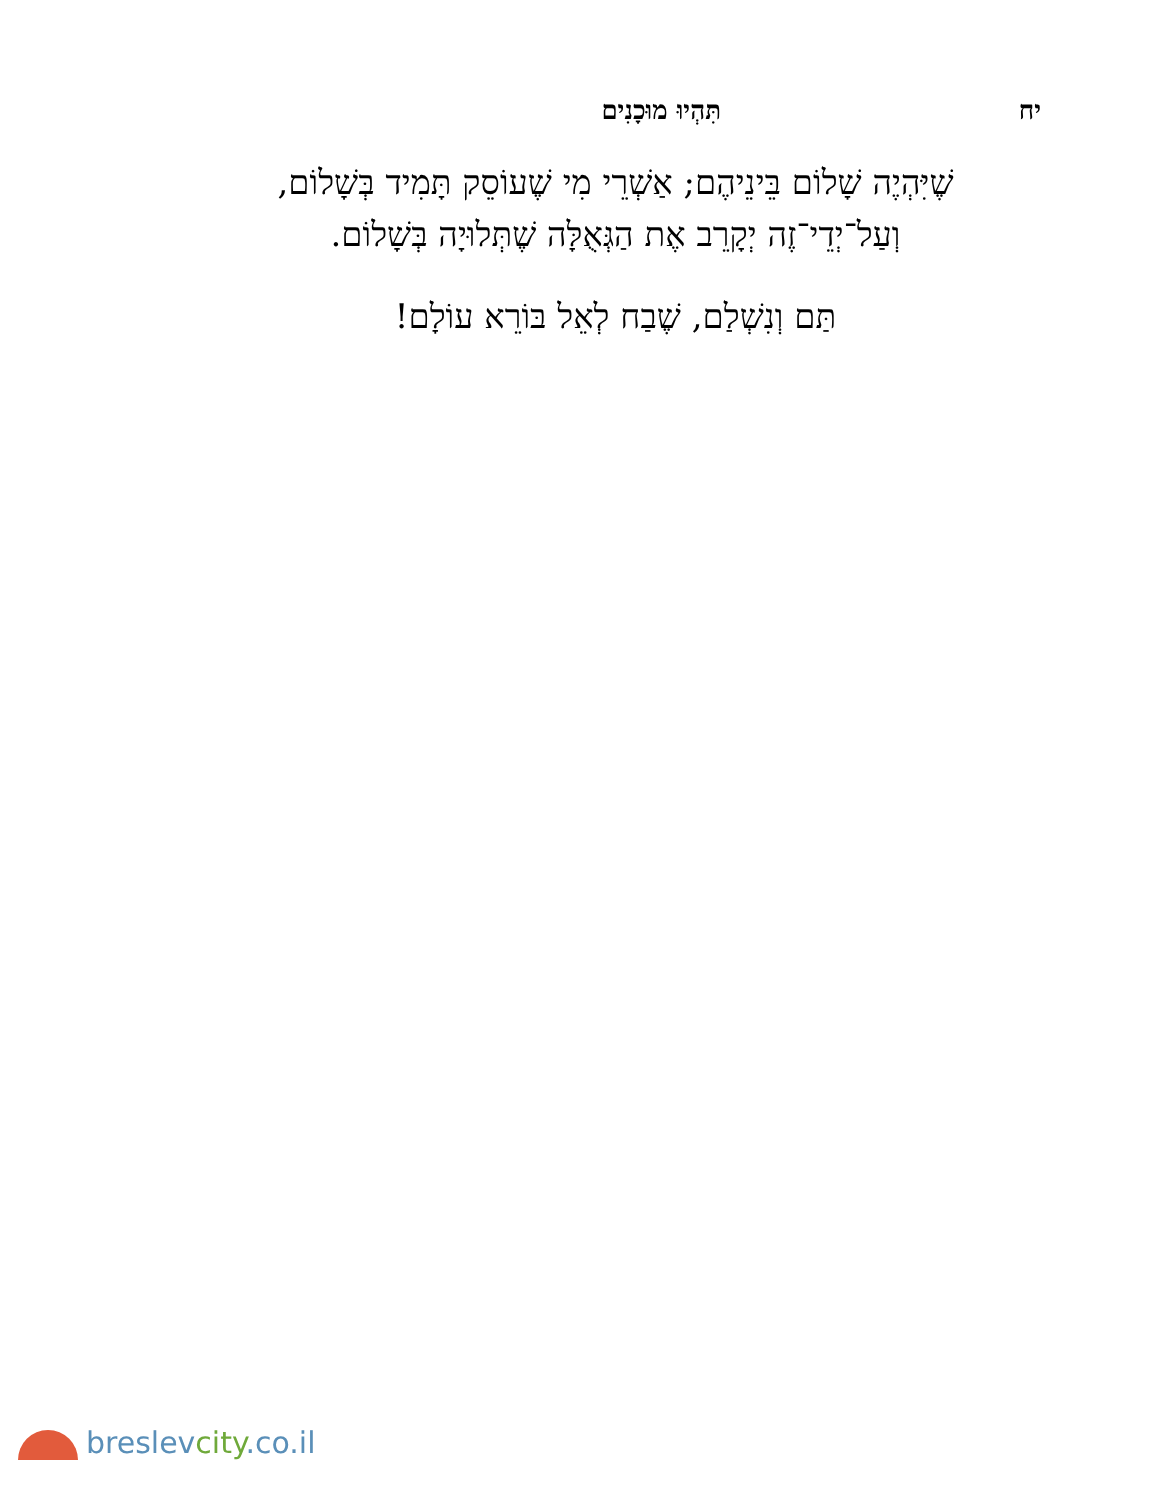יח תִּהְיוּ מוּכָנִים
שֶׁיִּהְיֶה שָׁלוֹם בֵּינֵיהֶם; אַשְׁרֵי מִי שֶׁעוֹסֵק תָּמִיד בְּשָׁלוֹם,
וְעַל־יְדֵי־זֶה יְקָרֵב אֶת הַגְּאֻלָּה שֶׁתְּלוּיָה בְּשָׁלוֹם.
תַּם וְנִשְׁלַם, שֶׁבַח לְאֵל בּוֹרֵא עוֹלָם!
breslevcity.co.il